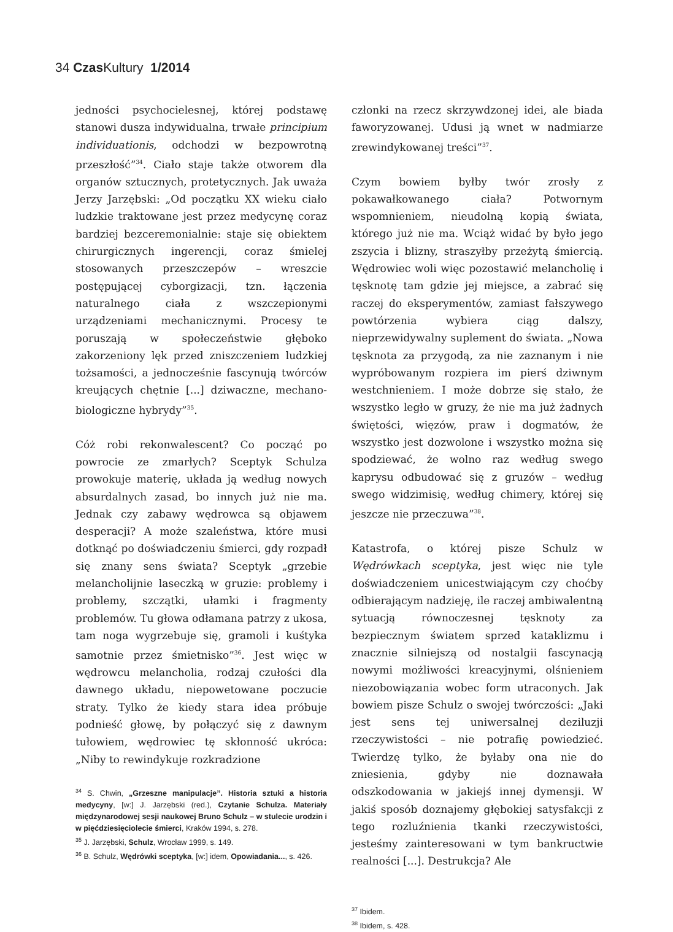34 Czas Kultury 1/2014
jedności psychocielesnej, której podstawę stanowi dusza indywidualna, trwałe principium individuationis, odchodzi w bezpowrotną przeszłość”<sup>34</sup>. Ciało staje także otworem dla organów sztucznych, protetycznych. Jak uważa Jerzy Jarzębski: „Od początku XX wieku ciało ludzkie traktowane jest przez medycynę coraz bardziej bezceremonialnie: staje się obiektem chirurgicznych ingerencji, coraz śmielej stosowanych przeszczepów – wreszcie postępującej cyborgizacji, tzn. łączenia naturalnego ciała z wszczepionymi urządzeniami mechanicznymi. Procesy te poruszają w społeczeństwie głęboko zakorzeniony lęk przed zniszczeniem ludzkiej tożsamości, a jednocześnie fascynują twórców kreujących chętnie [...] dziwaczne, mechano-biologiczne hybrydy”<sup>35</sup>.
Cóż robi rekonwalescent? Co począć po powrocie ze zmarłych? Sceptyk Schulza prowokuje materię, układa ją według nowych absurdalnych zasad, bo innych już nie ma. Jednak czy zabawy wędrowca są objawem desperacji? A może szaleństwa, które musi dotknąć po doświadczeniu śmierci, gdy rozpadł się znany sens świata? Sceptyk „grzebie melancholijnie laseczką w gruzie: problemy i problemy, szczątki, ułamki i fragmenty problemów. Tu głowa odłamana patrzy z ukosa, tam noga wygrzebuje się, gramoli i kuśtyka samotnie przez śmietnisko”<sup>36</sup>. Jest więc w wędrowcu melancholia, rodzaj czułości dla dawnego układu, niepowetowane poczucie straty. Tylko że kiedy stara idea próbuje podnieść głowę, by połączyć się z dawnym tułowiem, wędrowiec tę skłonność ukróca: „Niby to rewindykuje rozkradzione
<sup>34</sup> S. Chwin, „Grzeszne manipulacje”. Historia sztuki a historia medycyny, [w:] J. Jarzębski (red.), Czytanie Schulza. Materiały międzynarodowej sesji naukowej Bruno Schulz – w stulecie urodzin i w pięćdziesięciolecie śmierci, Kraków 1994, s. 278.
<sup>35</sup> J. Jarzębski, Schulz, Wrocław 1999, s. 149.
<sup>36</sup> B. Schulz, Wędrówki sceptyka, [w:] idem, Opowiadania..., s. 426.
członki na rzecz skrzywdzonej idei, ale biada faworyzowanej. Udusi ją wnet w nadmiarze zrewindykowanej treści”<sup>37</sup>.
Czym bowiem byłby twór zrosły z pokawałkowanego ciała? Potwornym wspomnieniem, nieudolną kopią świata, którego już nie ma. Wciąż widać by było jego zszycia i blizny, straszyłby przeżytą śmiercią. Wędrowiec woli więc pozostawić melancholię i tęsknotę tam gdzie jej miejsce, a zabrać się raczej do eksperymentów, zamiast fałszywego powtórzenia wybiera ciąg dalszy, nieprzewidywalny suplement do świata. „Nowa tęsknota za przygodą, za nie zaznanym i nie wypróbowanym rozpiera im pierś dziwnym westchnieniem. I może dobrze się stało, że wszystko legło w gruzy, że nie ma już żadnych świętości, więzów, praw i dogmatów, że wszystko jest dozwolone i wszystko można się spodziewać, że wolno raz według swego kaprysu odbudować się z gruzów – według swego widzimisię, według chimery, której się jeszcze nie przeczuwa”<sup>38</sup>.
Katastrofa, o której pisze Schulz w Wędrówkach sceptyka, jest więc nie tyle doświadczeniem unicestwiającym czy choćby odbierającym nadzieję, ile raczej ambiwalentną sytuacją równoczesnej tęsknoty za bezpiecznym światem sprzed kataklizmu i znacznie silniejszą od nostalgii fascynacją nowymi możliwości kreacyjnymi, olśnieniem niezobowiązania wobec form utraconych. Jak bowiem pisze Schulz o swojej twórczości: „Jaki jest sens tej uniwersalnej deziluzji rzeczywistości – nie potrafię powiedzieć. Twierdzę tylko, że byłaby ona nie do zniesienia, gdyby nie doznawała odszkodowania w jakiejś innej dymensji. W jakiś sposób doznajemy głębokiej satysfakcji z tego rozluźnienia tkanki rzeczywistości, jesteśmy zainteresowani w tym bankructwie realności [...]. Destrukcja? Ale
<sup>37</sup> Ibidem.
<sup>38</sup> Ibidem, s. 428.